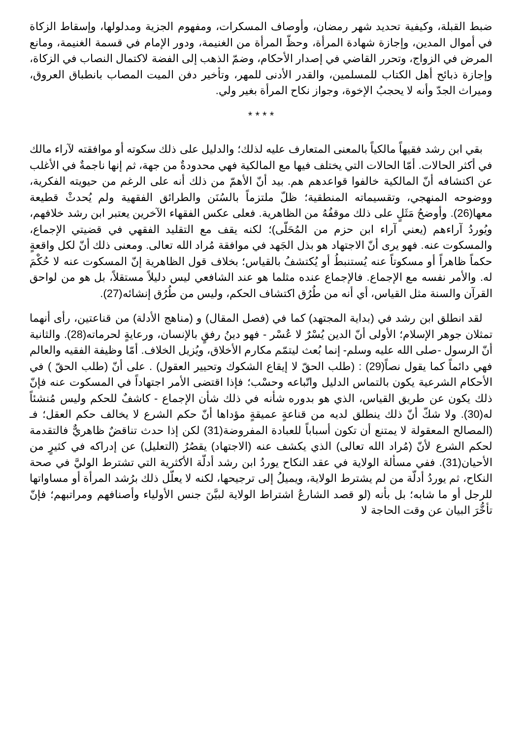ضبط القبلة، وكيفية تحديد شهر رمضان، وأوصاف المسكرات، ومفهوم الجزية ومدلولها، وإسقاط الزكاة في أموال المدين، وإجازة شهادة المرأة، وحظّ المرأة من الغنيمة، ودور الإمام في قسمة الغنيمة، ومانع المرض في الزواج، وتحرر القاضي في إصدار الأحكام، وضمّ الذهب إلى الفضة لاكتمال النصاب في الزكاة، وإجازة ذبائح أهل الكتاب للمسلمين، والقدر الأدنى للمهر، وتأخير دفن الميت المصاب بانطباق العروق، وميراث الجدّ وأنه لا يحجبُ الإخوة، وجواز نكاح المرأة بغير ولي.
* * * *
بقي ابن رشد فقيهاً مالكياً بالمعنى المتعارف عليه لذلك؛ والدليل على ذلك سكوته أو موافقته لآراء مالك في أكثر الحالات. أمّا الحالات التي يختلف فيها مع المالكية فهي محدودةٌ من جهة، ثم إنها ناجمةٌ في الأغلب عن اكتشافه أنّ المالكية خالفوا قواعدهم هم. بيد أنّ الأهمّ من ذلك أنه على الرغم من حيويته الفكرية، ووضوحه المنهجي، وتقسيماته المنطقية؛ ظلّ ملتزماً بالسُنَن والطرائق الفقهية ولم يُحدثْ قطيعة معها(26). وأوضحُ مَثَلٍ على ذلك موقفُهُ من الظاهرية. فعلى عكس الفقهاء الآخرين يعتبر ابن رشد خلافهم، ويُوردُ آراءهم (يعني آراء ابن حزم من المُحَلّى)؛ لكنه يقف مع التقليد الفقهي في قضيتي الإجماع، والمسكوت عنه. فهو يرى أنّ الاجتهاد هو بذل الجَهد في موافقة مُراد الله تعالى. ومعنى ذلك أنّ لكل واقعةٍ حكماً ظاهراً أو مسكوتاً عنه يُستنبطُ أو يُكتشفُ بالقياس؛ بخلاف قول الظاهرية إنّ المسكوت عنه لا حُكْمَ له. والأمر نفسه مع الإجماع. فالإجماع عنده مثلما هو عند الشافعي ليس دليلاً مستقلاً، بل هو من لواحق القرآن والسنة مثل القياس، أي أنه من طُرُق اكتشاف الحكم، وليس من طُرُق إنشائه(27).
لقد انطلق ابن رشد في (بداية المجتهد) كما في (فصل المقال) و (مناهج الأدلة) من قناعتين، رأى أنهما تمثلان جوهر الإسلام؛ الأولى أنّ الدين يُسْرٌ لا عُسْر - فهو دينُ رفقٍ بالإنسان، ورعايةٍ لحرماته(28). والثانية أنّ الرسول -صلى الله عليه وسلم- إنما بُعث ليتمّم مكارم الأخلاق، ويُزيل الخلاف. أمّا وظيفة الفقيه والعالم فهي دائماً كما يقول نصاً(29) : (طلب الحقّ لا إيقاع الشكوك وتحيير العقول) . على أنّ (طلب الحقّ ) في الأحكام الشرعية يكون بالتماس الدليل واتّباعه وحسْب؛ فإذا اقتضى الأمر اجتهاداً في المسكوت عنه فإنّ ذلك يكون عن طريق القياس، الذي هو بدوره شأنه في ذلك شأن الإجماع - كاشفٌ للحكم وليس مُنشئاً له(30). ولا شكّ أنّ ذلك ينطلق لديه من قناعةٍ عميقةٍ مؤداها أنّ حكم الشرع لا يخالف حكم العقل؛ فـ (المصالح المعقولة لا يمتنع أن تكون أسباباً للعبادة المفروضة(31) لكن إذا حدث تناقضٌ ظاهريٌّ فالتقدمة لحكم الشرع لأنّ (مُراد الله تعالى) الذي يكشف عنه (الاجتهاد) يقصُرُ (التعليل) عن إدراكه في كثيرٍ من الأحيان(31). ففي مسألة الولاية في عقد النكاح يوردُ ابن رشد أدلّة الأكثرية التي تشترط الوليَّ في صحة النكاح، ثم يوردُ أدلّة من لم يشترط الولاية، ويميلُ إلى ترجيحها، لكنه لا يعلّل ذلك برُشد المرأة أو مساواتها للرجل أو ما شابه؛ بل بأنه (لو قصد الشارعُ اشتراط الولاية لبيَّنَ جنس الأولياء وأصنافهم ومراتبهم؛ فإنّ تأخُّرَ البيان عن وقت الحاجة لا